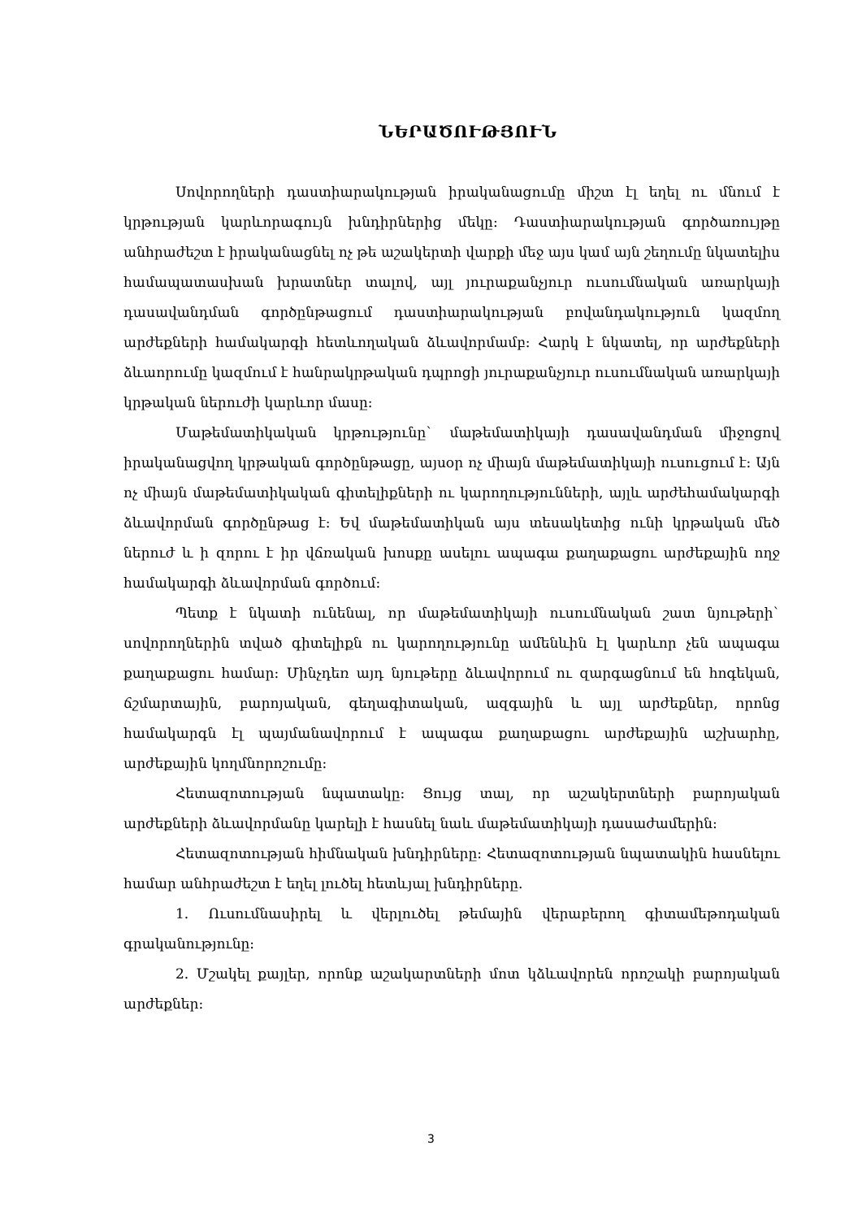ՆԵՐԱԾՈՒԹՅՈՒՆ
Սովորողների դաստիարակության իրականացումը միշտ էլ եղել ու մնում է կրթության կարևորագույն խնդիրներից մեկը: Դաստիարակության գործառույթը անհրաժեշտ է իրականացնել ոչ թե աշակերտի վարքի մեջ այս կամ այն շեղումը նկատելիս համապատասխան խրատներ տալով, այլ յուրաքանչյուր ուսումնական առարկայի դասավանդման գործընթացում դաստիարակության բովանդակություն կազմող արժեքների համակարգի հետևողական ձևավորմամբ: Հարկ է նկատել, որ արժեքների ձևաորումը կազմում է հանրակրթական դպրոցի յուրաքանչյուր ուսումնական առարկայի կրթական ներուժի կարևոր մասը:
Մաթեմատիկական կրթությունը` մաթեմատիկայի դասավանդման միջոցով իրականացվող կրթական գործընթացը, այսօր ոչ միայն մաթեմատիկայի ուսուցում է: Այն ոչ միայն մաթեմատիկական գիտելիքների ու կարողությունների, այլև արժեհամակարգի ձևավորման գործընթաց է: Եվ մաթեմատիկան այս տեսակետից ունի կրթական մեծ ներուժ և ի զորու է իր վճռական խոսքը ասելու ապագա քաղաքացու արժեքային ողջ համակարգի ձևավորման գործում:
Պետք է նկատի ունենալ, որ մաթեմատիկայի ուսումնական շատ նյութերի` սովորողներին տված գիտելիքն ու կարողությունը ամենևին էլ կարևոր չեն ապագա քաղաքացու համար: Մինչդեռ այդ նյութերը ձևավորում ու զարգացնում են հոգեկան, ճշմարտային, բարոյական, գեղագիտական, ազգային և այլ արժեքներ, որոնց համակարգն էլ պայմանավորում է ապագա քաղաքացու արժեքային աշխարհը, արժեքային կողմնորոշումը:
Հետազոտության նպատակը: Ցույց տալ, որ աշակերտների բարոյական արժեքների ձևավորմանը կարելի է հասնել նաև մաթեմատիկայի դասաժամերին:
Հետազոտության հիմնական խնդիրները: Հետազոտության նպատակին հասնելու համար անհրաժեշտ է եղել լուծել հետևյալ խնդիրները.
1. Ուսումնասիրել և վերլուծել թեմային վերաբերող գիտամեթոդական գրականությունը:
2. Մշակել քայլեր, որոնք աշակարտների մոտ կձևավորեն որոշակի բարոյական արժեքներ:
3